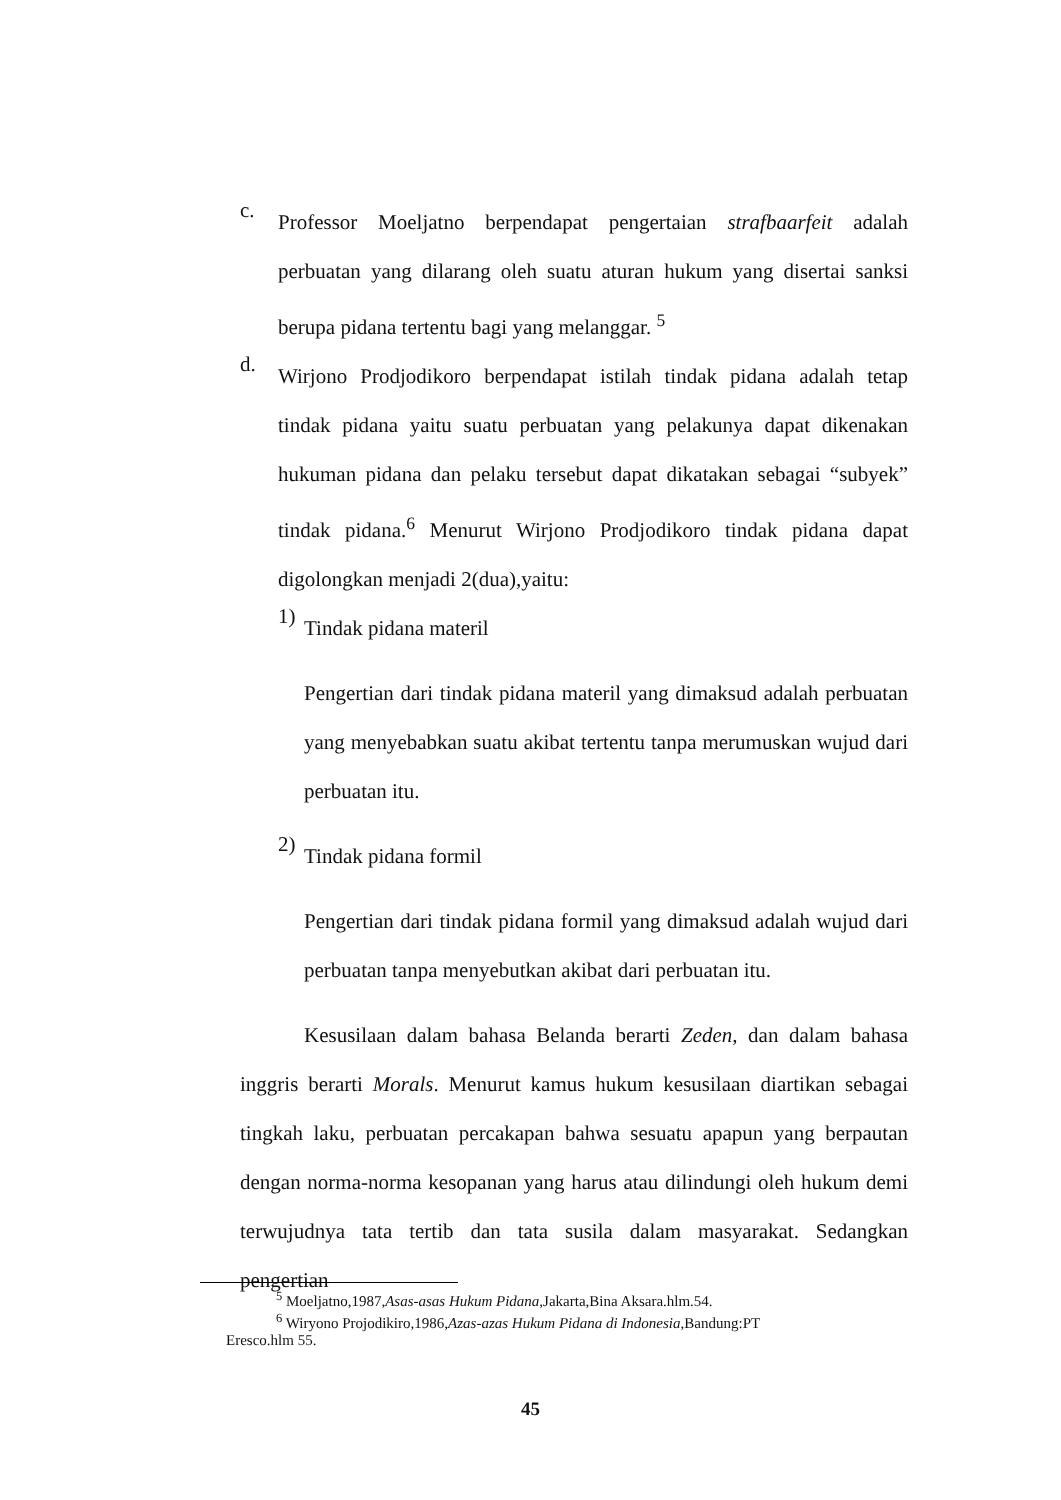c.
Professor Moeljatno berpendapat pengertaian strafbaarfeit adalah perbuatan yang dilarang oleh suatu aturan hukum yang disertai sanksi berupa pidana tertentu bagi yang melanggar. <sup>5</sup>
d.
Wirjono Prodjodikoro berpendapat istilah tindak pidana adalah tetap tindak pidana yaitu suatu perbuatan yang pelakunya dapat dikenakan hukuman pidana dan pelaku tersebut dapat dikatakan sebagai “subyek” tindak pidana.<sup>6</sup> Menurut Wirjono Prodjodikoro tindak pidana dapat digolongkan menjadi 2(dua),yaitu:
1)
Tindak pidana materil
Pengertian dari tindak pidana materil yang dimaksud adalah perbuatan yang menyebabkan suatu akibat tertentu tanpa merumuskan wujud dari perbuatan itu.
2)
Tindak pidana formil
Pengertian dari tindak pidana formil yang dimaksud adalah wujud dari perbuatan tanpa menyebutkan akibat dari perbuatan itu.
Kesusilaan dalam bahasa Belanda berarti Zeden, dan dalam bahasa inggris berarti Morals. Menurut kamus hukum kesusilaan diartikan sebagai tingkah laku, perbuatan percakapan bahwa sesuatu apapun yang berpautan dengan norma-norma kesopanan yang harus atau dilindungi oleh hukum demi terwujudnya tata tertib dan tata susila dalam masyarakat. Sedangkan pengertian
<sup>5</sup> Moeljatno,1987,Asas-asas Hukum Pidana,Jakarta,Bina Aksara.hlm.54.
<sup>6</sup> Wiryono Projodikiro,1986,Azas-azas Hukum Pidana di Indonesia,Bandung:PT
Eresco.hlm 55.
45